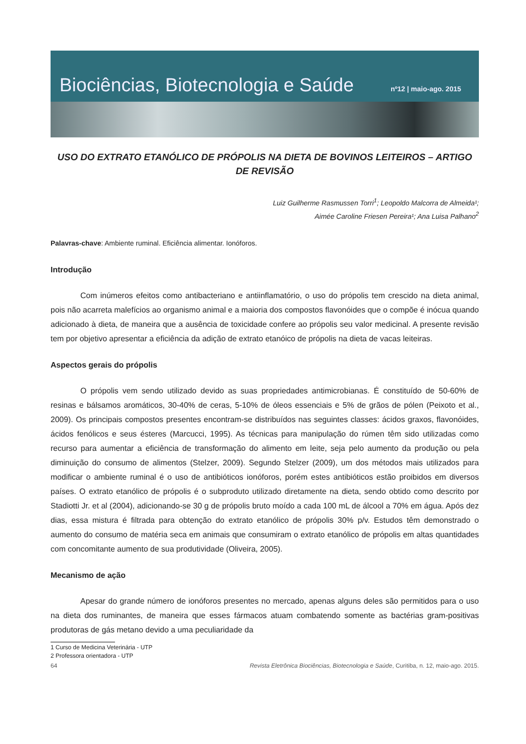Biociências, Biotecnologia e Saúde nº12 | maio-ago. 2015
USO DO EXTRATO ETANÓLICO DE PRÓPOLIS NA DIETA DE BOVINOS LEITEIROS – ARTIGO DE REVISÃO
Luiz Guilherme Rasmussen Torri<sup>1</sup>; Leopoldo Malcorra de Almeida¹;
Aimée Caroline Friesen Pereira¹; Ana Luisa Palhano<sup>2</sup>
Palavras-chave: Ambiente ruminal. Eficiência alimentar. Ionóforos.
Introdução
Com inúmeros efeitos como antibacteriano e antiinflamatório, o uso do própolis tem crescido na dieta animal, pois não acarreta malefícios ao organismo animal e a maioria dos compostos flavonóides que o compõe é inócua quando adicionado à dieta, de maneira que a ausência de toxicidade confere ao própolis seu valor medicinal. A presente revisão tem por objetivo apresentar a eficiência da adição de extrato etanóico de própolis na dieta de vacas leiteiras.
Aspectos gerais do própolis
O própolis vem sendo utilizado devido as suas propriedades antimicrobianas. É constituído de 50-60% de resinas e bálsamos aromáticos, 30-40% de ceras, 5-10% de óleos essenciais e 5% de grãos de pólen (Peixoto et al., 2009). Os principais compostos presentes encontram-se distribuídos nas seguintes classes: ácidos graxos, flavonóides, ácidos fenólicos e seus ésteres (Marcucci, 1995). As técnicas para manipulação do rúmen têm sido utilizadas como recurso para aumentar a eficiência de transformação do alimento em leite, seja pelo aumento da produção ou pela diminuição do consumo de alimentos (Stelzer, 2009). Segundo Stelzer (2009), um dos métodos mais utilizados para modificar o ambiente ruminal é o uso de antibióticos ionóforos, porém estes antibióticos estão proibidos em diversos países. O extrato etanólico de própolis é o subproduto utilizado diretamente na dieta, sendo obtido como descrito por Stadiotti Jr. et al (2004), adicionando-se 30 g de própolis bruto moído a cada 100 mL de álcool a 70% em água. Após dez dias, essa mistura é filtrada para obtenção do extrato etanólico de própolis 30% p/v. Estudos têm demonstrado o aumento do consumo de matéria seca em animais que consumiram o extrato etanólico de própolis em altas quantidades com concomitante aumento de sua produtividade (Oliveira, 2005).
Mecanismo de ação
Apesar do grande número de ionóforos presentes no mercado, apenas alguns deles são permitidos para o uso na dieta dos ruminantes, de maneira que esses fármacos atuam combatendo somente as bactérias gram-positivas produtoras de gás metano devido a uma peculiaridade da
1 Curso de Medicina Veterinária - UTP
2 Professora orientadora - UTP
64 Revista Eletrônica Biociências, Biotecnologia e Saúde, Curitiba, n. 12, maio-ago. 2015.